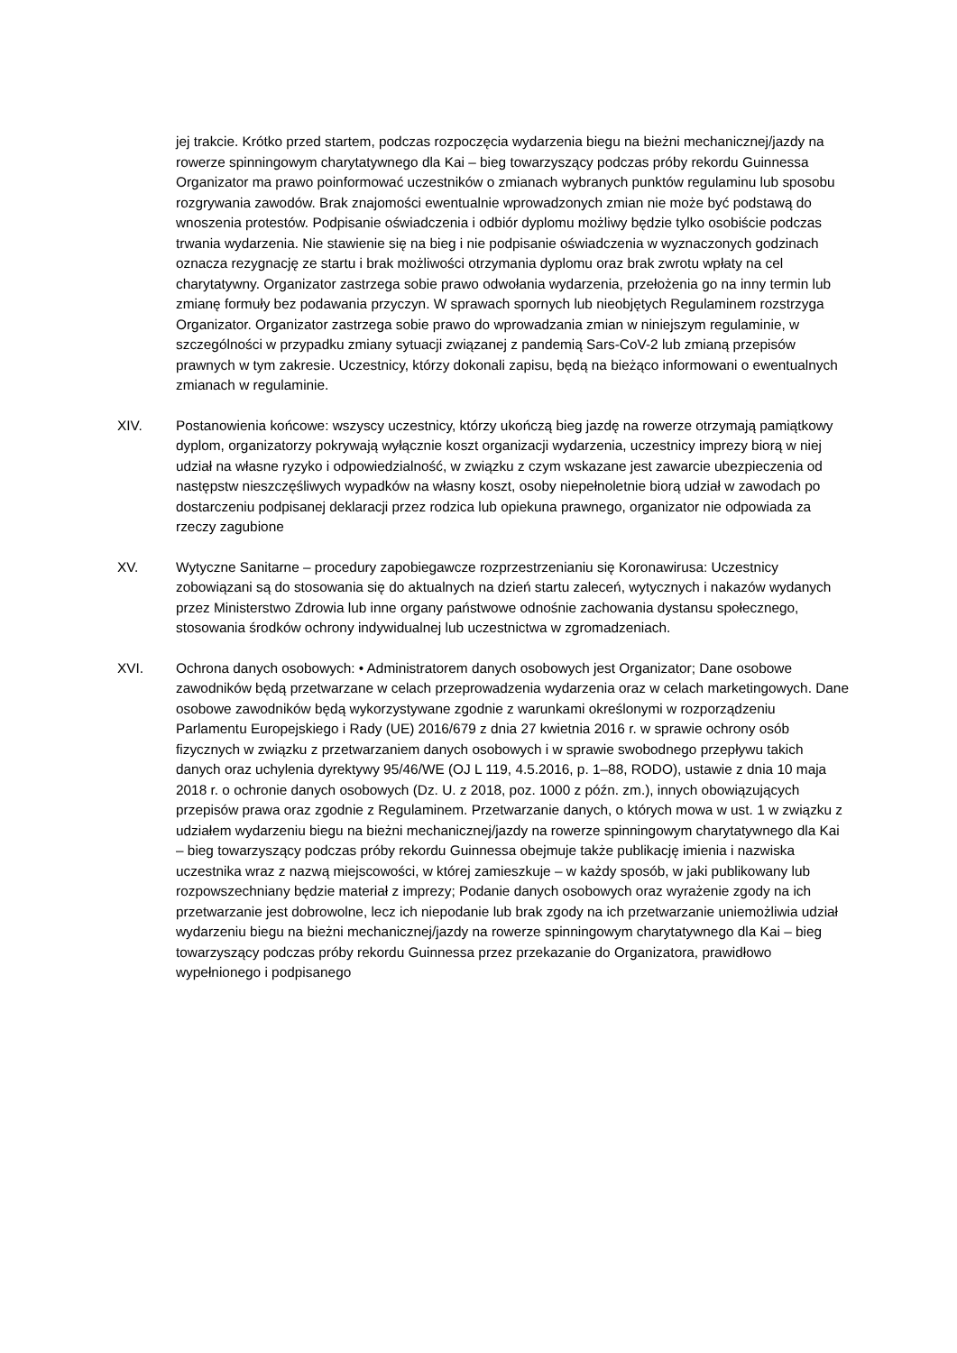jej trakcie. Krótko przed startem, podczas rozpoczęcia wydarzenia biegu na bieżni mechanicznej/jazdy na rowerze spinningowym charytatywnego dla Kai – bieg towarzyszący podczas próby rekordu Guinnessa Organizator ma prawo poinformować uczestników o zmianach wybranych punktów regulaminu lub sposobu rozgrywania zawodów. Brak znajomości ewentualnie wprowadzonych zmian nie może być podstawą do wnoszenia protestów. Podpisanie oświadczenia i odbiór dyplomu możliwy będzie tylko osobiście podczas trwania wydarzenia. Nie stawienie się na bieg i nie podpisanie oświadczenia w wyznaczonych godzinach oznacza rezygnację ze startu i brak możliwości otrzymania dyplomu oraz brak zwrotu wpłaty na cel charytatywny. Organizator zastrzega sobie prawo odwołania wydarzenia, przełożenia go na inny termin lub zmianę formuły bez podawania przyczyn. W sprawach spornych lub nieobjętych Regulaminem rozstrzyga Organizator. Organizator zastrzega sobie prawo do wprowadzania zmian w niniejszym regulaminie, w szczególności w przypadku zmiany sytuacji związanej z pandemią Sars-CoV-2 lub zmianą przepisów prawnych w tym zakresie. Uczestnicy, którzy dokonali zapisu, będą na bieżąco informowani o ewentualnych zmianach w regulaminie.
XIV. Postanowienia końcowe: wszyscy uczestnicy, którzy ukończą bieg jazdę na rowerze otrzymają pamiątkowy dyplom, organizatorzy pokrywają wyłącznie koszt organizacji wydarzenia, uczestnicy imprezy biorą w niej udział na własne ryzyko i odpowiedzialność, w związku z czym wskazane jest zawarcie ubezpieczenia od następstw nieszczęśliwych wypadków na własny koszt, osoby niepełnoletnie biorą udział w zawodach po dostarczeniu podpisanej deklaracji przez rodzica lub opiekuna prawnego, organizator nie odpowiada za rzeczy zagubione
XV. Wytyczne Sanitarne – procedury zapobiegawcze rozprzestrzenianiu się Koronawirusa: Uczestnicy zobowiązani są do stosowania się do aktualnych na dzień startu zaleceń, wytycznych i nakazów wydanych przez Ministerstwo Zdrowia lub inne organy państwowe odnośnie zachowania dystansu społecznego, stosowania środków ochrony indywidualnej lub uczestnictwa w zgromadzeniach.
XVI. Ochrona danych osobowych: • Administratorem danych osobowych jest Organizator; Dane osobowe zawodników będą przetwarzane w celach przeprowadzenia wydarzenia oraz w celach marketingowych. Dane osobowe zawodników będą wykorzystywane zgodnie z warunkami określonymi w rozporządzeniu Parlamentu Europejskiego i Rady (UE) 2016/679 z dnia 27 kwietnia 2016 r. w sprawie ochrony osób fizycznych w związku z przetwarzaniem danych osobowych i w sprawie swobodnego przepływu takich danych oraz uchylenia dyrektywy 95/46/WE (OJ L 119, 4.5.2016, p. 1–88, RODO), ustawie z dnia 10 maja 2018 r. o ochronie danych osobowych (Dz. U. z 2018, poz. 1000 z późn. zm.), innych obowiązujących przepisów prawa oraz zgodnie z Regulaminem. Przetwarzanie danych, o których mowa w ust. 1 w związku z udziałem wydarzeniu biegu na bieżni mechanicznej/jazdy na rowerze spinningowym charytatywnego dla Kai – bieg towarzyszący podczas próby rekordu Guinnessa obejmuje także publikację imienia i nazwiska uczestnika wraz z nazwą miejscowości, w której zamieszkuje – w każdy sposób, w jaki publikowany lub rozpowszechniany będzie materiał z imprezy; Podanie danych osobowych oraz wyrażenie zgody na ich przetwarzanie jest dobrowolne, lecz ich niepodanie lub brak zgody na ich przetwarzanie uniemożliwia udział wydarzeniu biegu na bieżni mechanicznej/jazdy na rowerze spinningowym charytatywnego dla Kai – bieg towarzyszący podczas próby rekordu Guinnessa przez przekazanie do Organizatora, prawidłowo wypełnionego i podpisanego